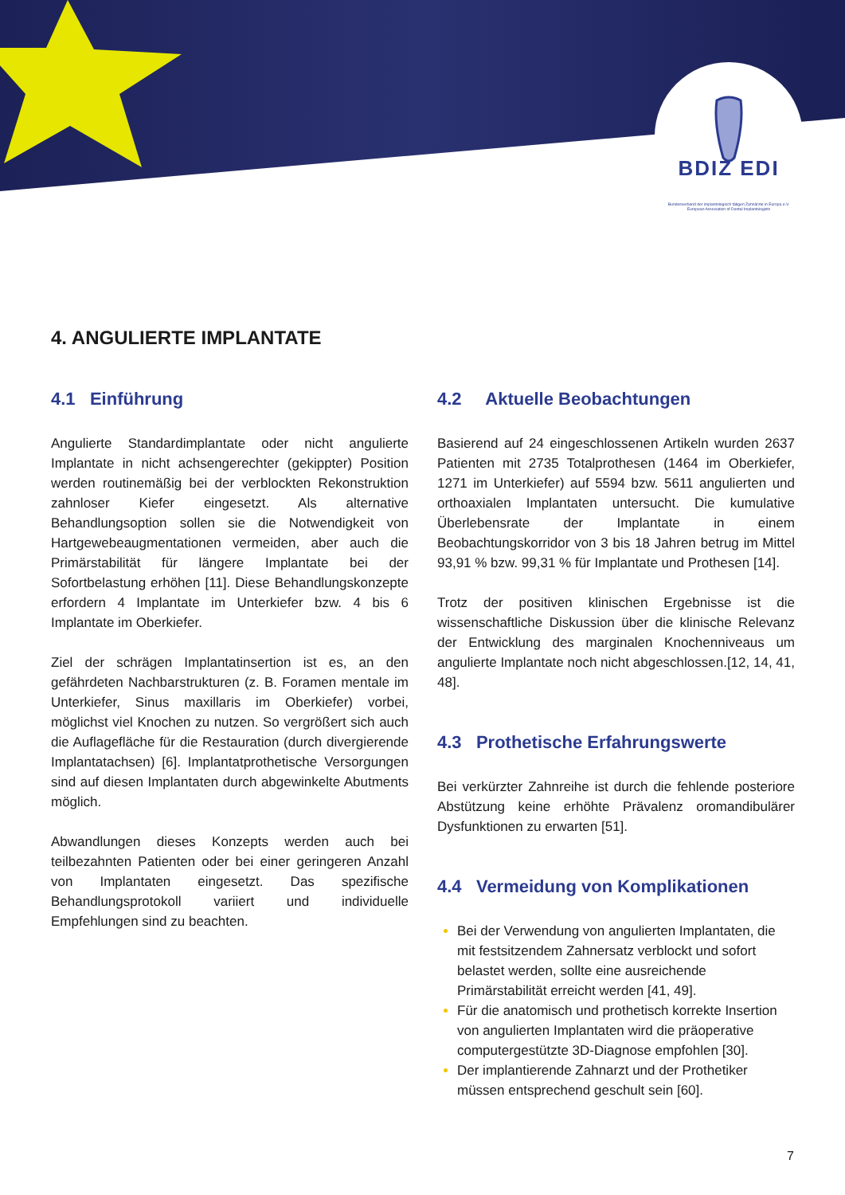BDIZ EDI
Bundesverband der implantologisch tätigen Zahnärzte in Europa e.V.
European Association of Dental Implantologists
4. ANGULIERTE IMPLANTATE
4.1 Einführung
Angulierte Standardimplantate oder nicht angulierte Implantate in nicht achsengerechter (gekippter) Position werden routinemäßig bei der verblockten Rekonstruktion zahnloser Kiefer eingesetzt. Als alternative Behandlungsoption sollen sie die Notwendigkeit von Hartgewebeaugmentationen vermeiden, aber auch die Primärstabilität für längere Implantate bei der Sofortbelastung erhöhen [11]. Diese Behandlungskonzepte erfordern 4 Implantate im Unterkiefer bzw. 4 bis 6 Implantate im Oberkiefer.
Ziel der schrägen Implantatinsertion ist es, an den gefährdeten Nachbarstrukturen (z. B. Foramen mentale im Unterkiefer, Sinus maxillaris im Oberkiefer) vorbei, möglichst viel Knochen zu nutzen. So vergrößert sich auch die Auflagefläche für die Restauration (durch divergierende Implantatachsen) [6]. Implantatprothetische Versorgungen sind auf diesen Implantaten durch abgewinkelte Abutments möglich.
Abwandlungen dieses Konzepts werden auch bei teilbezahnten Patienten oder bei einer geringeren Anzahl von Implantaten eingesetzt. Das spezifische Behandlungsprotokoll variiert und individuelle Empfehlungen sind zu beachten.
4.2 Aktuelle Beobachtungen
Basierend auf 24 eingeschlossenen Artikeln wurden 2637 Patienten mit 2735 Totalprothesen (1464 im Oberkiefer, 1271 im Unterkiefer) auf 5594 bzw. 5611 angulierten und orthoaxialen Implantaten untersucht. Die kumulative Überlebensrate der Implantate in einem Beobachtungskorridor von 3 bis 18 Jahren betrug im Mittel 93,91 % bzw. 99,31 % für Implantate und Prothesen [14].
Trotz der positiven klinischen Ergebnisse ist die wissenschaftliche Diskussion über die klinische Relevanz der Entwicklung des marginalen Knochenniveaus um angulierte Implantate noch nicht abgeschlossen.[12, 14, 41, 48].
4.3 Prothetische Erfahrungswerte
Bei verkürzter Zahnreihe ist durch die fehlende posteriore Abstützung keine erhöhte Prävalenz oromandibulärer Dysfunktionen zu erwarten [51].
4.4 Vermeidung von Komplikationen
Bei der Verwendung von angulierten Implantaten, die mit festsitzendem Zahnersatz verblockt und sofort belastet werden, sollte eine ausreichende Primärstabilität erreicht werden [41, 49].
Für die anatomisch und prothetisch korrekte Insertion von angulierten Implantaten wird die präoperative computergestützte 3D-Diagnose empfohlen [30].
Der implantierende Zahnarzt und der Prothetiker müssen entsprechend geschult sein [60].
7